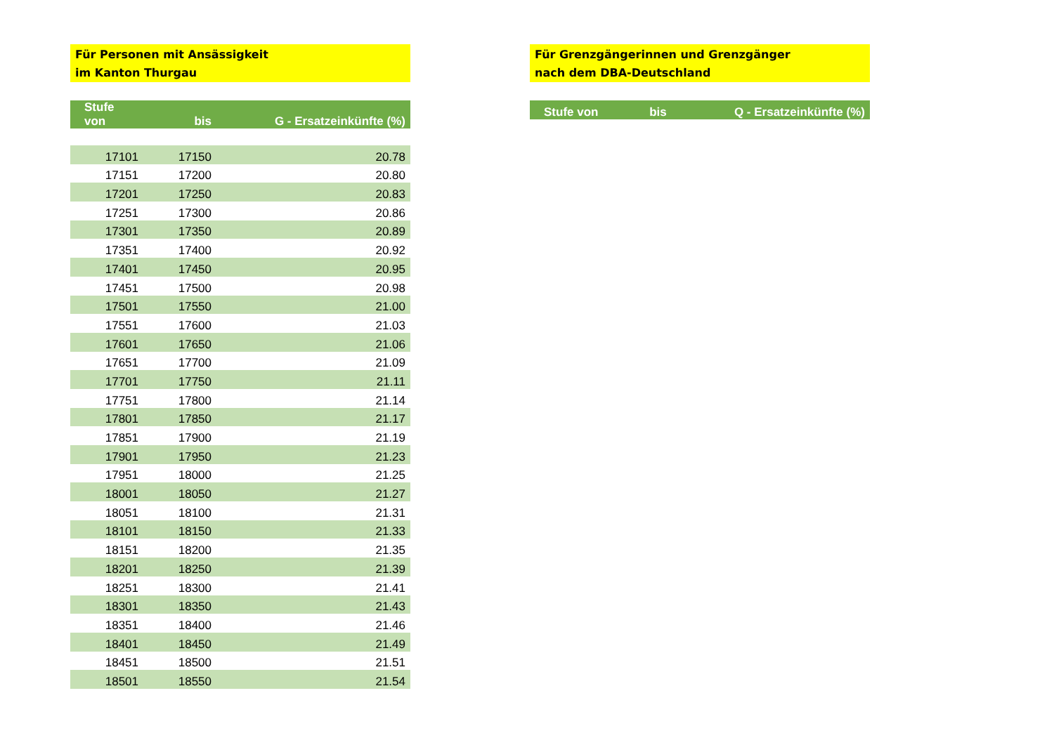Für Personen mit Ansässigkeit
im Kanton Thurgau
| Stufe von | bis | G - Ersatzeinkünfte (%) |
| --- | --- | --- |
| 17101 | 17150 | 20.78 |
| 17151 | 17200 | 20.80 |
| 17201 | 17250 | 20.83 |
| 17251 | 17300 | 20.86 |
| 17301 | 17350 | 20.89 |
| 17351 | 17400 | 20.92 |
| 17401 | 17450 | 20.95 |
| 17451 | 17500 | 20.98 |
| 17501 | 17550 | 21.00 |
| 17551 | 17600 | 21.03 |
| 17601 | 17650 | 21.06 |
| 17651 | 17700 | 21.09 |
| 17701 | 17750 | 21.11 |
| 17751 | 17800 | 21.14 |
| 17801 | 17850 | 21.17 |
| 17851 | 17900 | 21.19 |
| 17901 | 17950 | 21.23 |
| 17951 | 18000 | 21.25 |
| 18001 | 18050 | 21.27 |
| 18051 | 18100 | 21.31 |
| 18101 | 18150 | 21.33 |
| 18151 | 18200 | 21.35 |
| 18201 | 18250 | 21.39 |
| 18251 | 18300 | 21.41 |
| 18301 | 18350 | 21.43 |
| 18351 | 18400 | 21.46 |
| 18401 | 18450 | 21.49 |
| 18451 | 18500 | 21.51 |
| 18501 | 18550 | 21.54 |
Für Grenzgängerinnen und Grenzgänger
nach dem DBA-Deutschland
| Stufe von | bis | Q - Ersatzeinkünfte (%) |
| --- | --- | --- |